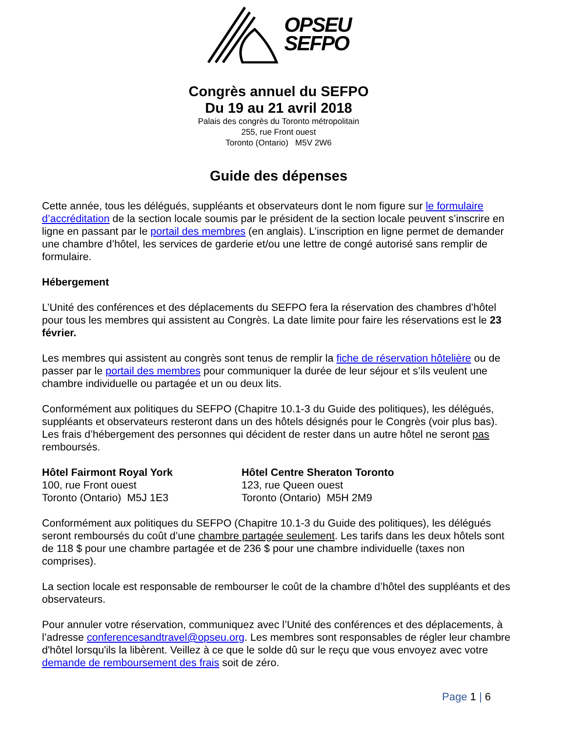OPSEU
SEFPO
Congrès annuel du SEFPO
Du 19 au 21 avril 2018
Palais des congrès du Toronto métropolitain
255, rue Front ouest
Toronto (Ontario) M5V 2W6
Guide des dépenses
Cette année, tous les délégués, suppléants et observateurs dont le nom figure sur le formulaire d’accréditation de la section locale soumis par le président de la section locale peuvent s’inscrire en ligne en passant par le portail des membres (en anglais). L’inscription en ligne permet de demander une chambre d’hôtel, les services de garderie et/ou une lettre de congé autorisé sans remplir de formulaire.
Hébergement
L’Unité des conférences et des déplacements du SEFPO fera la réservation des chambres d’hôtel pour tous les membres qui assistent au Congrès. La date limite pour faire les réservations est le 23 février.
Les membres qui assistent au congrès sont tenus de remplir la fiche de réservation hôtelière ou de passer par le portail des membres pour communiquer la durée de leur séjour et s’ils veulent une chambre individuelle ou partagée et un ou deux lits.
Conformément aux politiques du SEFPO (Chapitre 10.1-3 du Guide des politiques), les délégués, suppléants et observateurs resteront dans un des hôtels désignés pour le Congrès (voir plus bas). Les frais d’hébergement des personnes qui décident de rester dans un autre hôtel ne seront pas remboursés.
Hôtel Fairmont Royal York
100, rue Front ouest
Toronto (Ontario) M5J 1E3
Hôtel Centre Sheraton Toronto
123, rue Queen ouest
Toronto (Ontario) M5H 2M9
Conformément aux politiques du SEFPO (Chapitre 10.1-3 du Guide des politiques), les délégués seront remboursés du coût d’une chambre partagée seulement. Les tarifs dans les deux hôtels sont de 118 $ pour une chambre partagée et de 236 $ pour une chambre individuelle (taxes non comprises).
La section locale est responsable de rembourser le coût de la chambre d’hôtel des suppléants et des observateurs.
Pour annuler votre réservation, communiquez avec l’Unité des conférences et des déplacements, à l’adresse conferencesandtravel@opseu.org. Les membres sont responsables de régler leur chambre d'hôtel lorsqu'ils la libèrent. Veillez à ce que le solde dû sur le reçu que vous envoyez avec votre demande de remboursement des frais soit de zéro.
Page 1 | 6